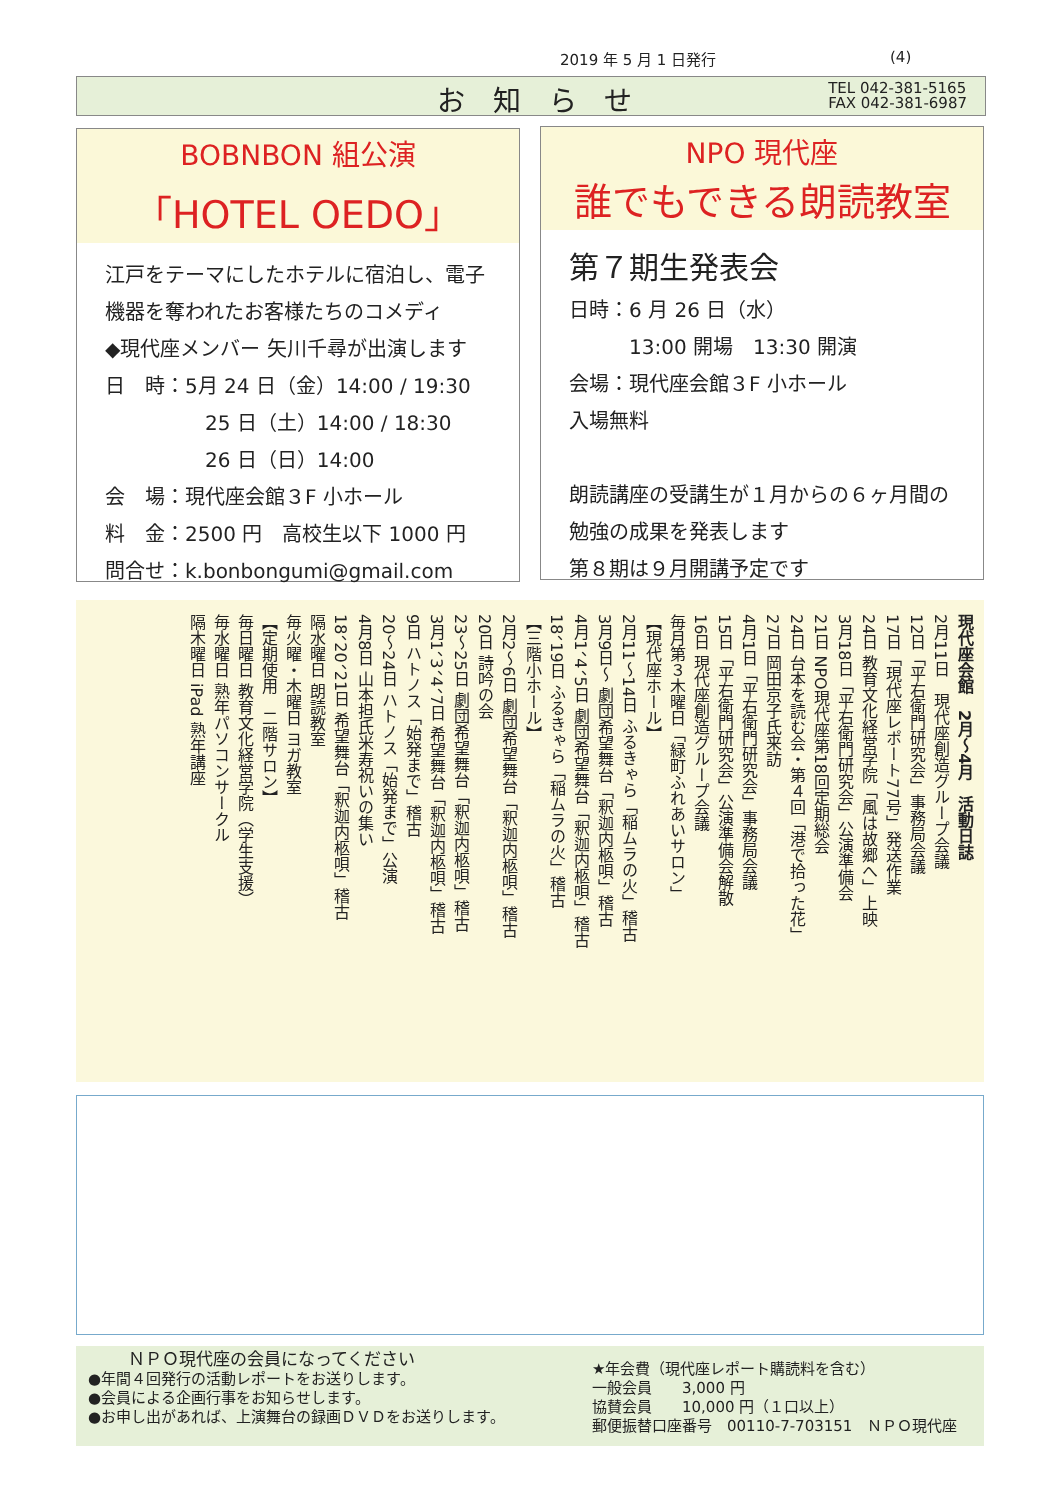2019 年 5 月 1 日発行 (4)
お知らせ TEL 042-381-5165
FAX 042-381-6987
BOBNBON 組公演
「HOTEL OEDO」
江戸をテーマにしたホテルに宿泊し、電子機器を奪われたお客様たちのコメディ
◆現代座メンバー 矢川千尋が出演します
日　時：5月 24 日（金）14:00 / 19:30
　　　　　25 日（土）14:00 / 18:30
　　　　　26 日（日）14:00
会　場：現代座会館３F 小ホール
料　金：2500 円　高校生以下 1000 円
問合せ：k.bonbongumi@gmail.com
NPO 現代座
誰でもできる朗読教室
第７期生発表会
日時：6 月 26 日（水）
　　　13:00 開場　13:30 開演
会場：現代座会館３F 小ホール
入場無料
朗読講座の受講生が１月からの６ヶ月間の勉強の成果を発表します
第８期は９月開講予定です
現代座会館　2月～4月　活動日誌
2月11日　現代座創造グループ会議
12日「平右衛門研究会」事務局会議
17日「現代座レポート77号」発送作業
24日 教育文化経営学院「風は故郷へ」上映
3月18日「平右衛門研究会」公演準備会
21日 NPO現代座第18回定期総会
24日 台本を読む会・第４回「港で拾った花」
27日 岡田京子氏来訪
4月1日「平右衛門研究会」事務局会議
15日「平右衛門研究会」公演準備会解散
16日 現代座創造グループ会議
毎月第３木曜日「緑町ふれあいサロン」
【現代座ホール】
2月11～14日 ふるきゃら「稲ムラの火」稽古
3月9日～ 劇団希望舞台「釈迦内柩唄」稽古
4月1、4、5日 劇団希望舞台「釈迦内柩唄」稽古
18、19日 ふるきゃら「稲ムラの火」稽古
【三階小ホール】
2月2～6日 劇団希望舞台「釈迦内柩唄」稽古
20日 詩吟の会
23～25日 劇団希望舞台「釈迦内柩唄」稽古
3月1、3、4、7日 希望舞台「釈迦内柩唄」稽古
9日 ハトノス「始発まで」稽古
20～24日 ハトノス「始発まで」公演
4月8日 山本担氏米寿祝いの集い
18、20、21日 希望舞台「釈迦内柩唄」稽古
隔水曜日 朗読教室
毎火曜・木曜日 ヨガ教室
【定期使用　二階サロン】
毎日曜日 教育文化経営学院（学生支援）
毎水曜日 熟年パソコンサークル
隔木曜日 iPad 熟年講座
ＮＰＯ現代座の会員になってください
●年間４回発行の活動レポートをお送りします。
●会員による企画行事をお知らせします。
●お申し出があれば、上演舞台の録画ＤＶＤをお送りします。
★年会費（現代座レポート購読料を含む）
一般会員　　3,000 円
協賛会員　　10,000 円（１口以上）
郵便振替口座番号　00110-7-703151　ＮＰＯ現代座